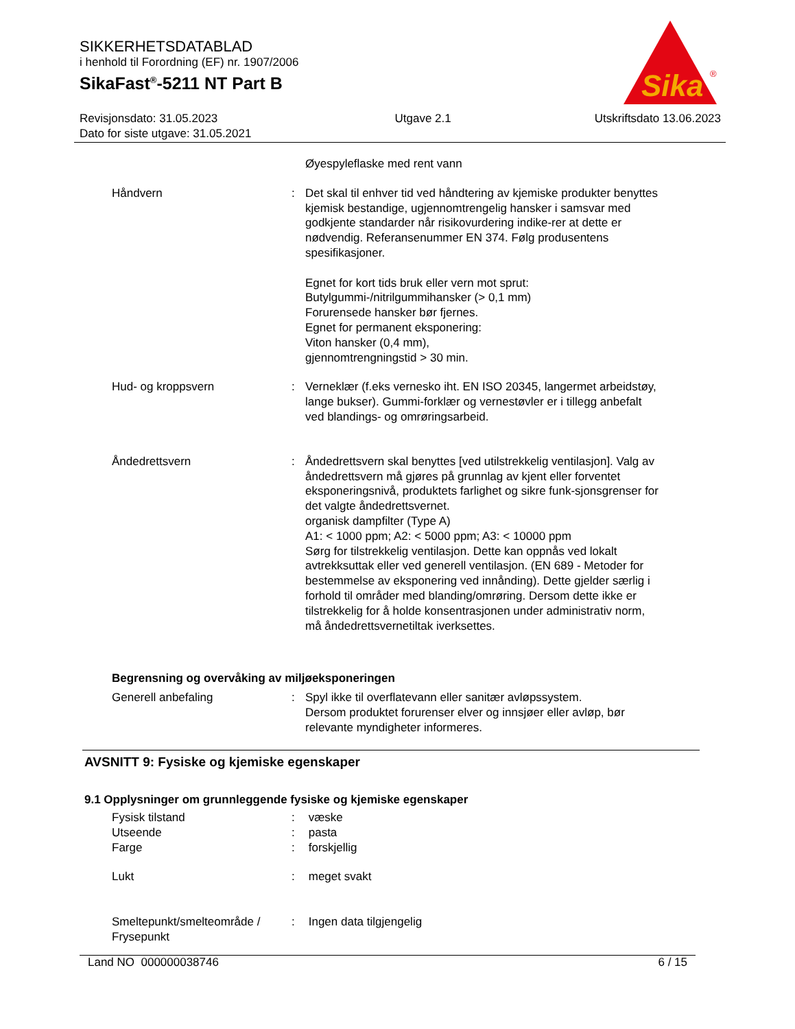SIKKERHETSDATABLAD
i henhold til Forordning (EF) nr. 1907/2006
SikaFast<sup>®</sup>-5211 NT Part B
Sika
®
Revisjonsdato: 31.05.2023
Dato for siste utgave: 31.05.2021
Utgave 2.1 Utskriftsdato 13.06.2023
Øyespyleflaske med rent vann
Håndvern : Det skal til enhver tid ved håndtering av kjemiske produkter benyttes kjemisk bestandige, ugjennomtrengelig hansker i samsvar med godkjente standarder når risikovurdering indike-rer at dette er nødvendig. Referansenummer EN 374. Følg produsentens spesifikasjoner.
Egnet for kort tids bruk eller vern mot sprut:
Butylgummi-/nitrilgummihansker (> 0,1 mm)
Forurensede hansker bør fjernes.
Egnet for permanent eksponering:
Viton hansker (0,4 mm),
gjennomtrengningstid > 30 min.
Hud- og kroppsvern : Verneklær (f.eks vernesko iht. EN ISO 20345, langermet arbeidstøy, lange bukser). Gummi-forklær og vernestøvler er i tillegg anbefalt ved blandings- og omrøringsarbeid.
Åndedrettsvern : Åndedrettsvern skal benyttes [ved utilstrekkelig ventilasjon]. Valg av åndedrettsvern må gjøres på grunnlag av kjent eller forventet eksponeringsnivå, produktets farlighet og sikre funk-sjonsgrenser for det valgte åndedrettsvernet.
organisk dampfilter (Type A)
A1: < 1000 ppm; A2: < 5000 ppm; A3: < 10000 ppm
Sørg for tilstrekkelig ventilasjon. Dette kan oppnås ved lokalt avtrekksuttak eller ved generell ventilasjon. (EN 689 - Metoder for bestemmelse av eksponering ved innånding). Dette gjelder særlig i forhold til områder med blanding/omrøring. Dersom dette ikke er tilstrekkelig for å holde konsentrasjonen under administrativ norm, må åndedrettsvernetiltak iverksettes.
Begrensning og overvåking av miljøeksponeringen
Generell anbefaling : Spyl ikke til overflatevann eller sanitær avløpssystem.
Dersom produktet forurenser elver og innsjøer eller avløp, bør relevante myndigheter informeres.
AVSNITT 9: Fysiske og kjemiske egenskaper
9.1 Opplysninger om grunnleggende fysiske og kjemiske egenskaper
Fysisk tilstand : væske
Utseende : pasta
Farge : forskjellig
Lukt : meget svakt
Smeltepunkt/smelteområde / Frysepunkt
: Ingen data tilgjengelig
Land NO 000000038746 6 / 15